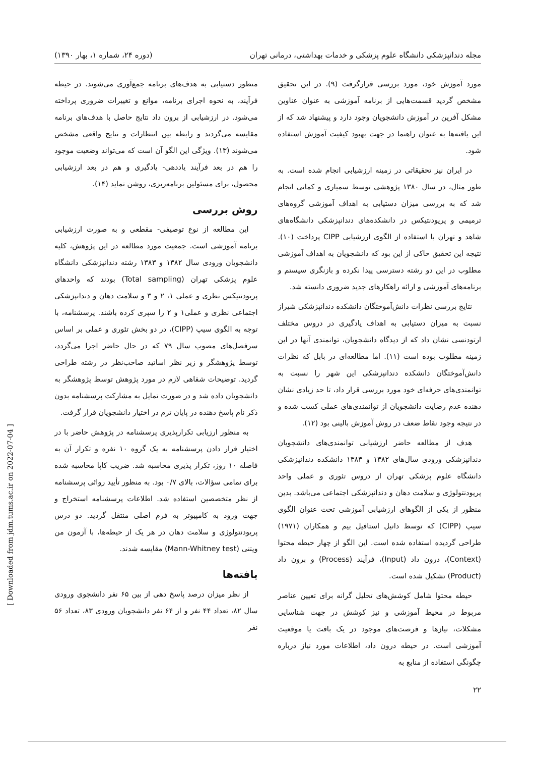مجله دندانپزشکی دانشگاه علوم پزشکی و خدمات بهداشتی، درمانی تهران (دوره ۲۴، شماره ۱، بهار ۱۳۹۰)
مورد آموزش خود، مورد بررسی قرارگرفت (۹). در این تحقیق مشخص گردید قسمت‌هایی از برنامه آموزشی به عنوان عناوین مشکل آفرین در آموزش دانشجویان وجود دارد و پیشنهاد شد که از این یافته‌ها به عنوان راهنما در جهت بهبود کیفیت آموزش استفاده شود.
در ایران نیز تحقیقاتی در زمینه ارزشیابی انجام شده است. به طور مثال، در سال ۱۳۸۰ پژوهشی توسط سمیاری و کمانی انجام شد که به بررسی میزان دستیابی به اهداف آموزشی گروه‌های ترمیمی و پریودنتیکس در دانشکده‌های دندانپزشکی دانشگاه‌های شاهد و تهران با استفاده از الگوی ارزشیابی CIPP پرداخت (۱۰). نتیجه این تحقیق حاکی از این بود که دانشجویان به اهداف آموزشی مطلوب در این دو رشته دسترسی پیدا نکرده و بازنگری سیستم و برنامه‌های آموزشی و ارائه راهکارهای جدید ضروری دانسته شد.
نتایج بررسی نظرات دانش‌آموختگان دانشکده دندانپزشکی شیراز نسبت به میزان دستیابی به اهداف یادگیری در دروس مختلف ارتودنسی نشان داد که از دیدگاه دانشجویان، توانمندی آنها در این زمینه مطلوب بوده است (۱۱). اما مطالعه‌ای در بابل که نظرات دانش‌آموختگان دانشکده دندانپزشکی این شهر را نسبت به توانمندی‌های حرفه‌ای خود مورد بررسی قرار داد، تا حد زیادی نشان دهنده عدم رضایت دانشجویان از توانمندی‌های عملی کسب شده و در نتیجه وجود نقاط ضعف در روش آموزش بالینی بود (۱۲).
هدف از مطالعه حاضر ارزشیابی توانمندی‌های دانشجویان دندانپزشکی ورودی سال‌های ۱۳۸۲ و ۱۳۸۳ دانشکده دندانپزشکی دانشگاه علوم پزشکی تهران از دروس تئوری و عملی واحد پریودنتولوژی و سلامت دهان و دندانپزشکی اجتماعی می‌باشد. بدین منظور از یکی از الگوهای ارزشیابی آموزشی تحت عنوان الگوی سیپ (CIPP) که توسط دانیل استافیل بیم و همکاران (۱۹۷۱) طراحی گردیده استفاده شده است. این الگو از چهار حیطه محتوا (Context)، درون داد (Input)، فرآیند (Process) و برون داد (Product) تشکیل شده است.
حیطه محتوا شامل کوشش‌های تحلیل گرانه برای تعیین عناصر مربوط در محیط آموزشی و نیز کوشش در جهت شناسایی مشکلات، نیازها و فرصت‌های موجود در یک بافت یا موقعیت آموزشی است. در حیطه درون داد، اطلاعات مورد نیاز درباره چگونگی استفاده از منابع به
منظور دستیابی به هدف‌های برنامه جمع‌آوری می‌شوند. در حیطه فرآیند، به نحوه اجرای برنامه، موانع و تغییرات ضروری پرداخته می‌شود. در ارزشیابی از برون داد نتایج حاصل با هدف‌های برنامه مقایسه می‌گردند و رابطه بین انتظارات و نتایج واقعی مشخص می‌شوند (۱۳). ویژگی این الگو آن است که می‌تواند وضعیت موجود را هم در بعد فرآیند یاددهی- یادگیری و هم در بعد ارزشیابی محصول، برای مسئولین برنامه‌ریزی، روشن نماید (۱۴).
روش بررسی
این مطالعه از نوع توصیفی- مقطعی و به صورت ارزشیابی برنامه آموزشی است. جمعیت مورد مطالعه در این پژوهش، کلیه دانشجویان ورودی سال ۱۳۸۲ و ۱۳۸۳ رشته دندانپزشکی دانشگاه علوم پزشکی تهران (Total sampling) بودند که واحدهای پریودنتیکس نظری و عملی ۱، ۲ و ۳ و سلامت دهان و دندانپزشکی اجتماعی نظری و عملی۱ و ۲ را سپری کرده باشند. پرسشنامه، با توجه به الگوی سیپ (CIPP)، در دو بخش تئوری و عملی بر اساس سرفصل‌های مصوب سال ۷۹ که در حال حاضر اجرا می‌گردد، توسط پژوهشگر و زیر نظر اساتید صاحب‌نظر در رشته طراحی گردید. توضیحات شفاهی لازم در مورد پژوهش توسط پژوهشگر به دانشجویان داده شد و در صورت تمایل به مشارکت پرسشنامه بدون ذکر نام پاسخ دهنده در پایان ترم در اختیار دانشجویان قرار گرفت.
به منظور ارزیابی تکرارپذیری پرسشنامه در پژوهش حاضر با در اختیار قرار دادن پرسشنامه به یک گروه ۱۰ نفره و تکرار آن به فاصله ۱۰ روز، تکرار پذیری محاسبه شد. ضریب کاپا محاسبه شده برای تمامی سؤالات، بالای ۰/۷ بود. به منظور تأیید روائی پرسشنامه از نظر متخصصین استفاده شد. اطلاعات پرسشنامه استخراج و جهت ورود به کامپیوتر به فرم اصلی منتقل گردید. دو درس پریودنتولوژی و سلامت دهان در هر یک از حیطه‌ها، با آزمون من ویتنی (Mann-Whitney test) مقایسه شدند.
یافته‌ها
از نظر میزان درصد پاسخ دهی از بین ۶۵ نفر دانشجوی ورودی سال ۸۲، تعداد ۴۴ نفر و از ۶۴ نفر دانشجویان ورودی ۸۳، تعداد ۵۶ نفر
۲۲
[ Downloaded from jdm.tums.ac.ir on 2022-07-04 ]